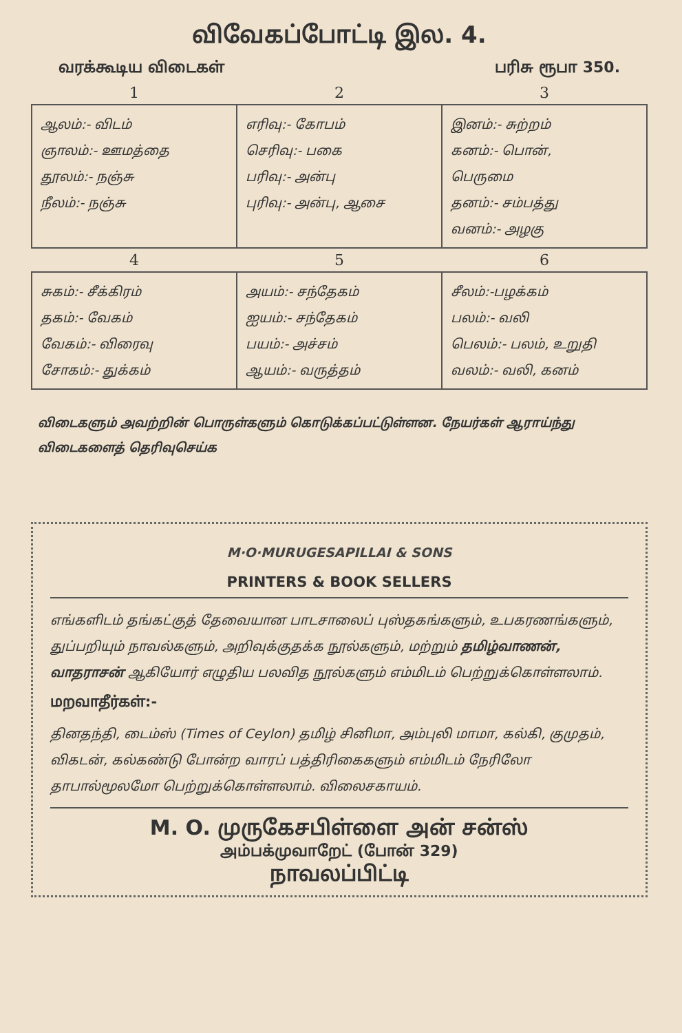விவேகப்போட்டி இல. 4.
வரக்கூடிய விடைகள் பரிசு ரூபா 350.
| 1 | 2 | 3 |
| --- | --- | --- |
| ஆலம்:- விடம் ஞாலம்:- ஊமத்தை தூலம்:- நஞ்சு நீலம்:- நஞ்சு | எரிவு:- கோபம் செரிவு:- பகை பரிவு:- அன்பு புரிவு:- அன்பு, ஆசை | இனம்:- சுற்றம் கனம்:- பொன், பெருமை தனம்:- சம்பத்து வனம்:- அழகு |
| 4 | 5 | 6 |
| சுகம்:- சீக்கிரம் தகம்:- வேகம் வேகம்:- விரைவு சோகம்:- துக்கம் | அயம்:- சந்தேகம் ஐயம்:- சந்தேகம் பயம்:- அச்சம் ஆயம்:- வருத்தம் | சீலம்:-பழக்கம் பலம்:- வலி பெலம்:- பலம், உறுதி வலம்:- வலி, கனம் |
விடைகளும் அவற்றின் பொருள்களும் கொடுக்கப்பட்டுள்ளன. நேயர்கள் ஆராய்ந்து விடைகளைத் தெரிவுசெய்க
M·O·MURUGESAPILLAI & SONS
PRINTERS & BOOK SELLERS
எங்களிடம் தங்கட்குத் தேவையான பாடசாலைப் புஸ்தகங்களும், உபகரணங்களும், துப்பறியும் நாவல்களும், அறிவுக்குதக்க நூல்களும், மற்றும் தமிழ்வாணன், வாதராசன் ஆகியோர் எழுதிய பலவித நூல்களும் எம்மிடம் பெற்றுக்கொள்ளலாம்.
மறவாதீர்கள்:-
தினதந்தி, டைம்ஸ் (Times of Ceylon) தமிழ் சினிமா, அம்புலி மாமா, கல்கி, குமுதம், விகடன், கல்கண்டு போன்ற வாரப் பத்திரிகைகளும் எம்மிடம் நேரிலோ தாபால்மூலமோ பெற்றுக்கொள்ளலாம். விலைசகாயம்.
M. O. முருகேசபிள்ளை அன் சன்ஸ்
அம்பக்முவாறேட் (போன் 329)
நாவலப்பிட்டி